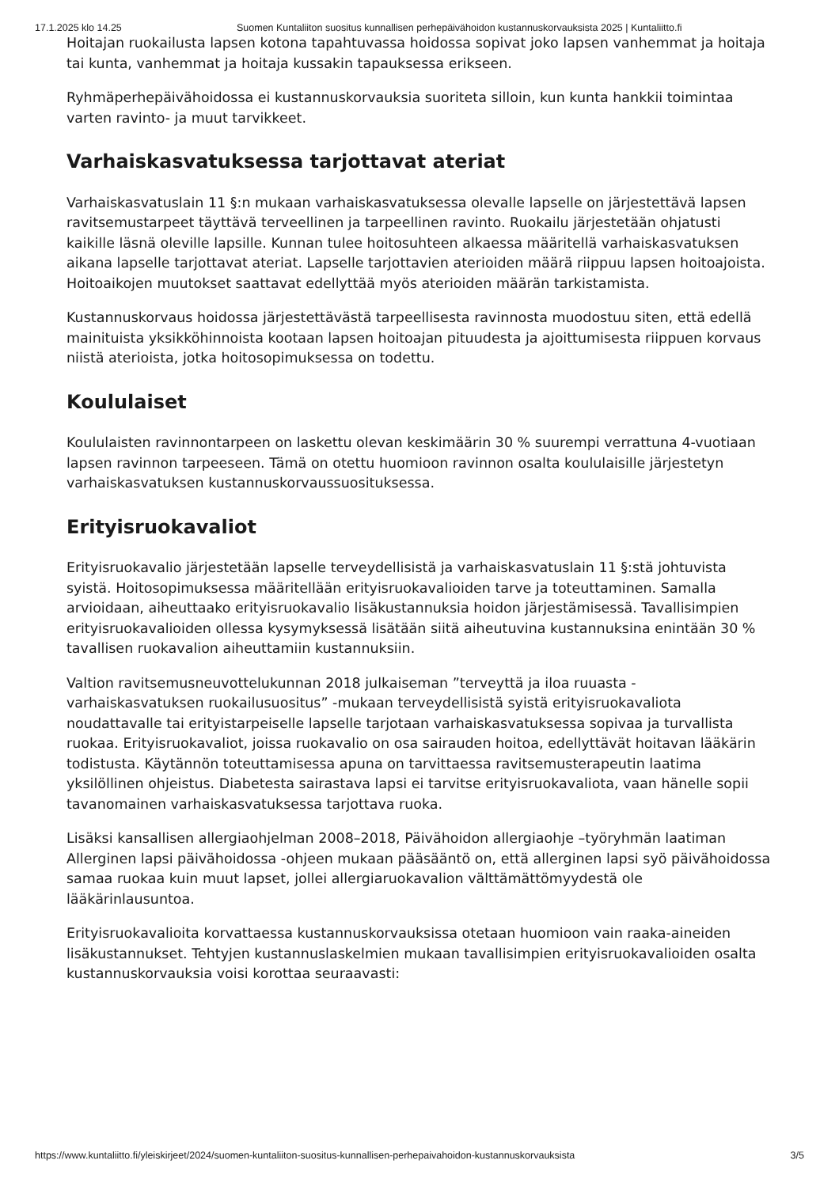17.1.2025 klo 14.25 Suomen Kuntaliiton suositus kunnallisen perhepäivähoidon kustannuskorvauksista 2025 | Kuntaliitto.fi
Hoitajan ruokailusta lapsen kotona tapahtuvassa hoidossa sopivat joko lapsen vanhemmat ja hoitaja tai kunta, vanhemmat ja hoitaja kussakin tapauksessa erikseen.
Ryhmäperhepäivähoidossa ei kustannuskorvauksia suoriteta silloin, kun kunta hankkii toimintaa varten ravinto- ja muut tarvikkeet.
Varhaiskasvatuksessa tarjottavat ateriat
Varhaiskasvatuslain 11 §:n mukaan varhaiskasvatuksessa olevalle lapselle on järjestettävä lapsen ravitsemustarpeet täyttävä terveellinen ja tarpeellinen ravinto. Ruokailu järjestetään ohjatusti kaikille läsnä oleville lapsille. Kunnan tulee hoitosuhteen alkaessa määritellä varhaiskasvatuksen aikana lapselle tarjottavat ateriat. Lapselle tarjottavien aterioiden määrä riippuu lapsen hoitoajoista. Hoitoaikojen muutokset saattavat edellyttää myös aterioiden määrän tarkistamista.
Kustannuskorvaus hoidossa järjestettävästä tarpeellisesta ravinnosta muodostuu siten, että edellä mainituista yksikköhinnoista kootaan lapsen hoitoajan pituudesta ja ajoittumisesta riippuen korvaus niistä aterioista, jotka hoitosopimuksessa on todettu.
Koululaiset
Koululaisten ravinnontarpeen on laskettu olevan keskimäärin 30 % suurempi verrattuna 4-vuotiaan lapsen ravinnon tarpeeseen. Tämä on otettu huomioon ravinnon osalta koululaisille järjestetyn varhaiskasvatuksen kustannuskorvaussuosituksessa.
Erityisruokavaliot
Erityisruokavalio järjestetään lapselle terveydellisistä ja varhaiskasvatuslain 11 §:stä johtuvista syistä. Hoitosopimuksessa määritellään erityisruokavalioiden tarve ja toteuttaminen. Samalla arvioidaan, aiheuttaako erityisruokavalio lisäkustannuksia hoidon järjestämisessä. Tavallisimpien erityisruokavalioiden ollessa kysymyksessä lisätään siitä aiheutuvina kustannuksina enintään 30 % tavallisen ruokavalion aiheuttamiin kustannuksiin.
Valtion ravitsemusneuvottelukunnan 2018 julkaiseman ”terveyttä ja iloa ruuasta - varhaiskasvatuksen ruokailusuositus” -mukaan terveydellisistä syistä erityisruokavaliota noudattavalle tai erityistarpeiselle lapselle tarjotaan varhaiskasvatuksessa sopivaa ja turvallista ruokaa. Erityisruokavaliot, joissa ruokavalio on osa sairauden hoitoa, edellyttävät hoitavan lääkärin todistusta. Käytännön toteuttamisessa apuna on tarvittaessa ravitsemusterapeutin laatima yksilöllinen ohjeistus. Diabetesta sairastava lapsi ei tarvitse erityisruokavaliota, vaan hänelle sopii tavanomainen varhaiskasvatuksessa tarjottava ruoka.
Lisäksi kansallisen allergiaohjelman 2008–2018, Päivähoidon allergiaohje –työryhmän laatiman Allerginen lapsi päivähoidossa -ohjeen mukaan pääsääntö on, että allerginen lapsi syö päivähoidossa samaa ruokaa kuin muut lapset, jollei allergiaruokavalion välttämättömyydestä ole lääkärinlausuntoa.
Erityisruokavalioita korvattaessa kustannuskorvauksissa otetaan huomioon vain raaka-aineiden lisäkustannukset. Tehtyjen kustannuslaskelmien mukaan tavallisimpien erityisruokavalioiden osalta kustannuskorvauksia voisi korottaa seuraavasti:
https://www.kuntaliitto.fi/yleiskirjeet/2024/suomen-kuntaliiton-suositus-kunnallisen-perhepaivahoidon-kustannuskorvauksista 3/5